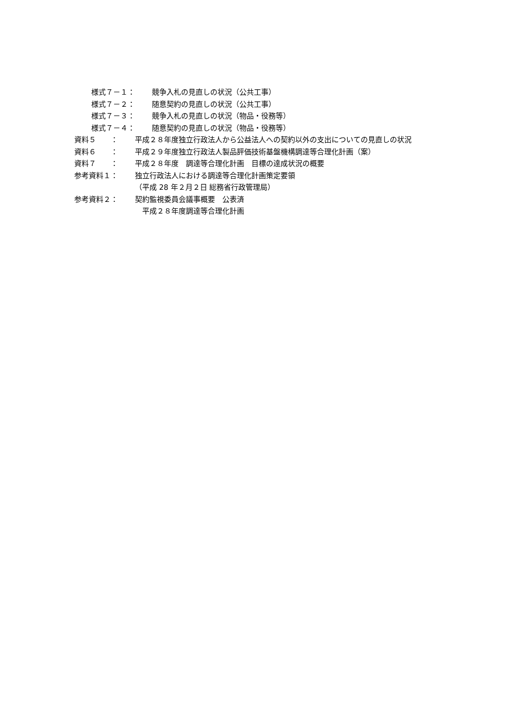様式７－１： 競争入札の見直しの状況（公共工事）
様式７－２： 随意契約の見直しの状況（公共工事）
様式７－３： 競争入札の見直しの状況（物品・役務等）
様式７－４： 随意契約の見直しの状況（物品・役務等）
資料５　　： 平成２８年度独立行政法人から公益法人への契約以外の支出についての見直しの状況
資料６　　： 平成２９年度独立行政法人製品評価技術基盤機構調達等合理化計画（案）
資料７　　： 平成２８年度　調達等合理化計画　目標の達成状況の概要
参考資料１： 独立行政法人における調達等合理化計画策定要領
（平成 28 年２月２日 総務省行政管理局）
参考資料２： 契約監視委員会議事概要　公表済
　平成２８年度調達等合理化計画